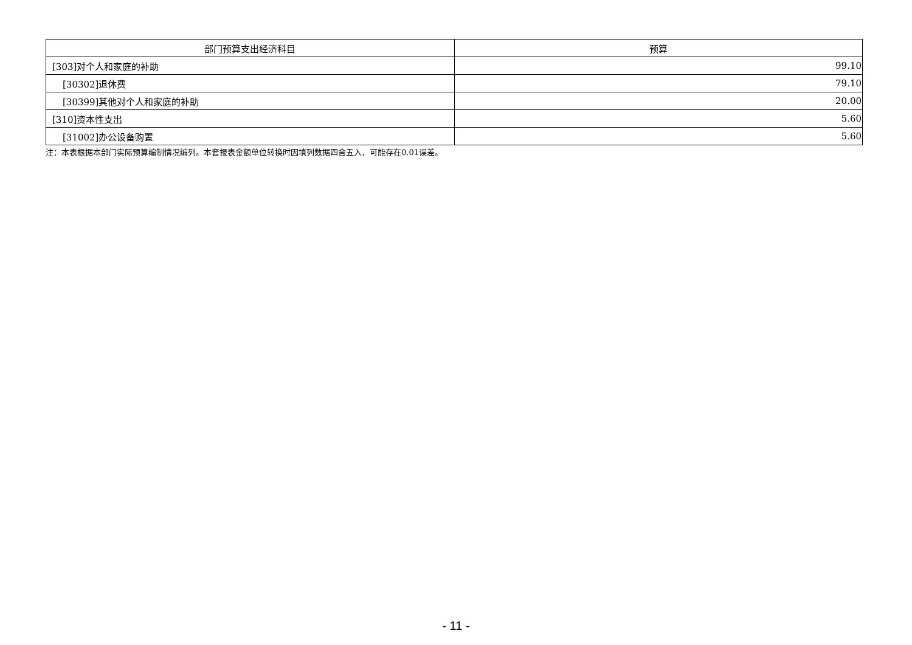| 部门预算支出经济科目 | 预算 |
| --- | --- |
| [303]对个人和家庭的补助 | 99.10 |
| [30302]退休费 | 79.10 |
| [30399]其他对个人和家庭的补助 | 20.00 |
| [310]资本性支出 | 5.60 |
| [31002]办公设备购置 | 5.60 |
注：本表根据本部门实际预算编制情况编列。本套报表金额单位转换时因填列数据四舍五入，可能存在0.01误差。
- 11 -